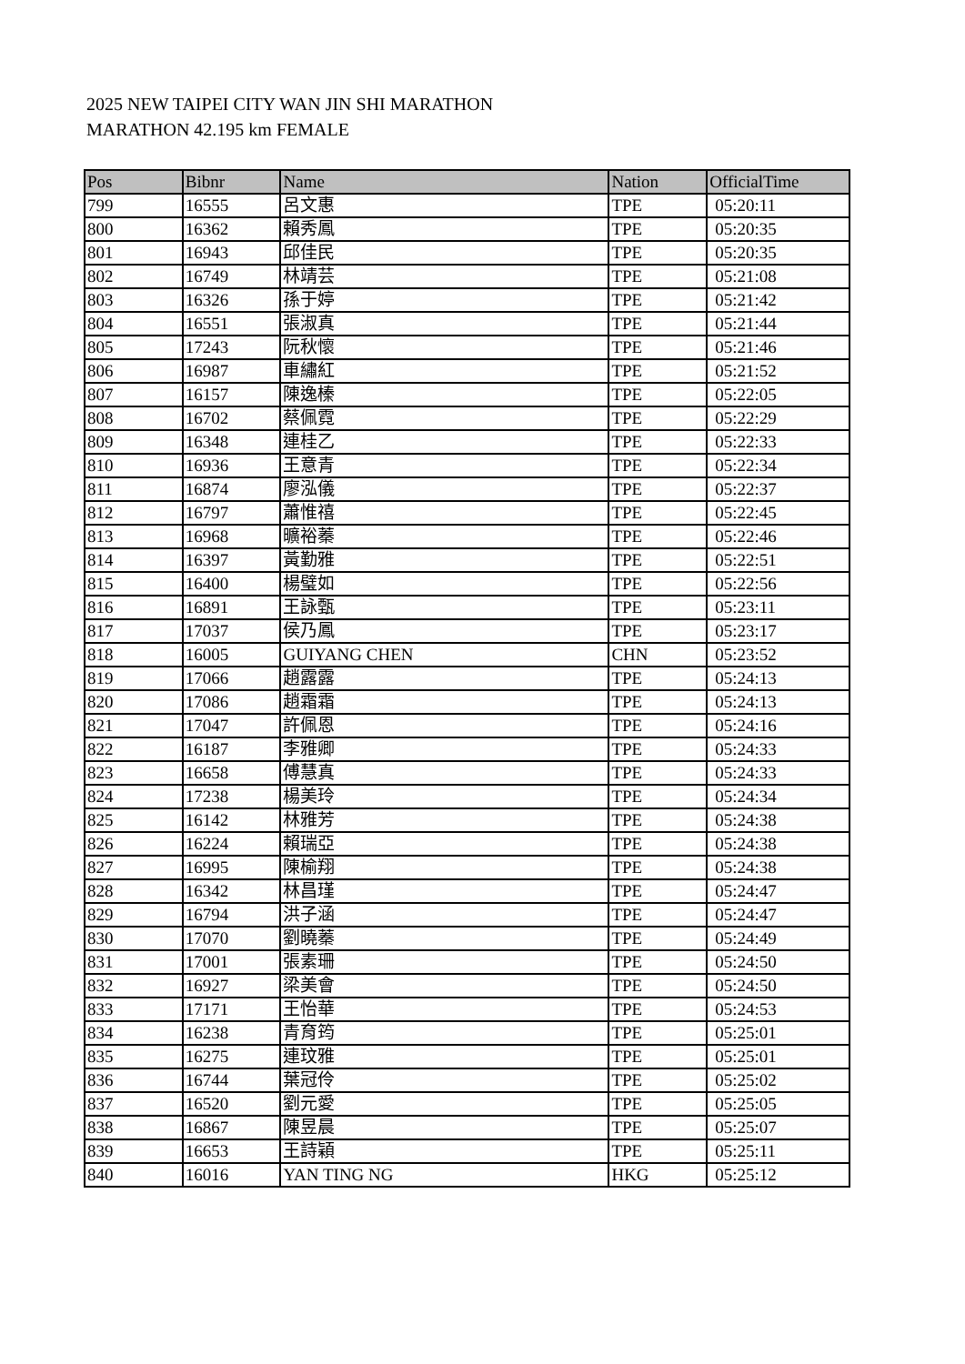2025 NEW TAIPEI CITY WAN JIN SHI MARATHON
MARATHON 42.195 km FEMALE
| Pos | Bibnr | Name | Nation | OfficialTime |
| --- | --- | --- | --- | --- |
| 799 | 16555 | 呂文惠 | TPE | 05:20:11 |
| 800 | 16362 | 賴秀鳳 | TPE | 05:20:35 |
| 801 | 16943 | 邱佳民 | TPE | 05:20:35 |
| 802 | 16749 | 林靖芸 | TPE | 05:21:08 |
| 803 | 16326 | 孫于婷 | TPE | 05:21:42 |
| 804 | 16551 | 張淑真 | TPE | 05:21:44 |
| 805 | 17243 | 阮秋懷 | TPE | 05:21:46 |
| 806 | 16987 | 車繡紅 | TPE | 05:21:52 |
| 807 | 16157 | 陳逸榛 | TPE | 05:22:05 |
| 808 | 16702 | 蔡佩霓 | TPE | 05:22:29 |
| 809 | 16348 | 連桂乙 | TPE | 05:22:33 |
| 810 | 16936 | 王意青 | TPE | 05:22:34 |
| 811 | 16874 | 廖泓儀 | TPE | 05:22:37 |
| 812 | 16797 | 蕭惟禧 | TPE | 05:22:45 |
| 813 | 16968 | 曠裕蓁 | TPE | 05:22:46 |
| 814 | 16397 | 黃勤雅 | TPE | 05:22:51 |
| 815 | 16400 | 楊璧如 | TPE | 05:22:56 |
| 816 | 16891 | 王詠甄 | TPE | 05:23:11 |
| 817 | 17037 | 侯乃鳳 | TPE | 05:23:17 |
| 818 | 16005 | GUIYANG CHEN | CHN | 05:23:52 |
| 819 | 17066 | 趙露露 | TPE | 05:24:13 |
| 820 | 17086 | 趙霜霜 | TPE | 05:24:13 |
| 821 | 17047 | 許佩恩 | TPE | 05:24:16 |
| 822 | 16187 | 李雅卿 | TPE | 05:24:33 |
| 823 | 16658 | 傅慧真 | TPE | 05:24:33 |
| 824 | 17238 | 楊美玲 | TPE | 05:24:34 |
| 825 | 16142 | 林雅芳 | TPE | 05:24:38 |
| 826 | 16224 | 賴瑞亞 | TPE | 05:24:38 |
| 827 | 16995 | 陳榆翔 | TPE | 05:24:38 |
| 828 | 16342 | 林昌瑾 | TPE | 05:24:47 |
| 829 | 16794 | 洪子涵 | TPE | 05:24:47 |
| 830 | 17070 | 劉曉蓁 | TPE | 05:24:49 |
| 831 | 17001 | 張素珊 | TPE | 05:24:50 |
| 832 | 16927 | 梁美會 | TPE | 05:24:50 |
| 833 | 17171 | 王怡華 | TPE | 05:24:53 |
| 834 | 16238 | 青育筠 | TPE | 05:25:01 |
| 835 | 16275 | 連玟雅 | TPE | 05:25:01 |
| 836 | 16744 | 葉冠伶 | TPE | 05:25:02 |
| 837 | 16520 | 劉元愛 | TPE | 05:25:05 |
| 838 | 16867 | 陳昱晨 | TPE | 05:25:07 |
| 839 | 16653 | 王詩穎 | TPE | 05:25:11 |
| 840 | 16016 | YAN TING NG | HKG | 05:25:12 |